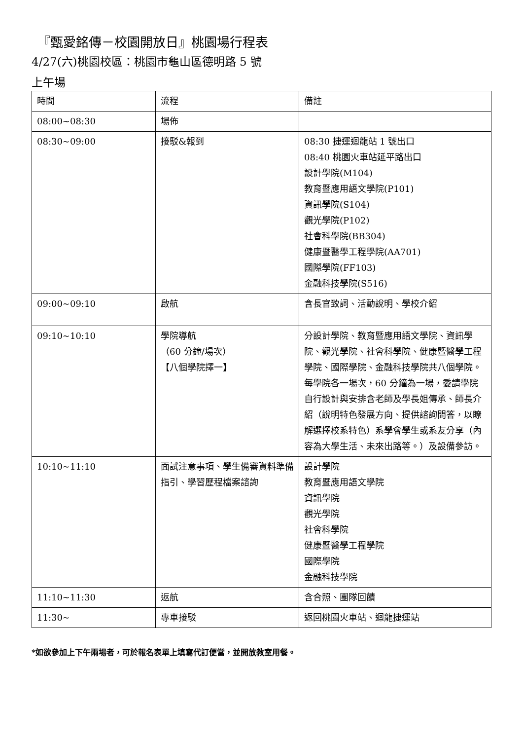『甄愛銘傳－校園開放日』桃園場行程表
4/27(六)桃園校區：桃園市龜山區德明路 5 號
上午場
| 時間 | 流程 | 備註 |
| --- | --- | --- |
| 08:00~08:30 | 場佈 | |
| 08:30~09:00 | 接駁&報到 | 08:30 捷運迴龍站 1 號出口 08:40 桃園火車站延平路出口 設計學院(M104) 教育暨應用語文學院(P101) 資訊學院(S104) 觀光學院(P102) 社會科學院(BB304) 健康暨醫學工程學院(AA701) 國際學院(FF103) 金融科技學院(S516) |
| 09:00~09:10 | 啟航 | 含長官致詞、活動說明、學校介紹 |
| 09:10~10:10 | 學院導航 （60 分鐘/場次） 【八個學院擇一】 | 分設計學院、教育暨應用語文學院、資訊學院、觀光學院、社會科學院、健康暨醫學工程學院、國際學院、金融科技學院共八個學院。 每學院各一場次，60 分鐘為一場，委請學院自行設計與安排含老師及學長姐傳承、師長介紹（說明特色發展方向、提供諮詢問答，以瞭解選擇校系特色）系學會學生或系友分享（內容為大學生活、未來出路等。）及設備參訪。 |
| 10:10~11:10 | 面試注意事項、學生備審資料準備指引、學習歷程檔案諮詢 | 設計學院 教育暨應用語文學院 資訊學院 觀光學院 社會科學院 健康暨醫學工程學院 國際學院 金融科技學院 |
| 11:10~11:30 | 返航 | 含合照、團隊回饋 |
| 11:30~ | 專車接駁 | 返回桃園火車站、迴龍捷運站 |
*如欲參加上下午兩場者，可於報名表單上填寫代訂便當，並開放教室用餐。